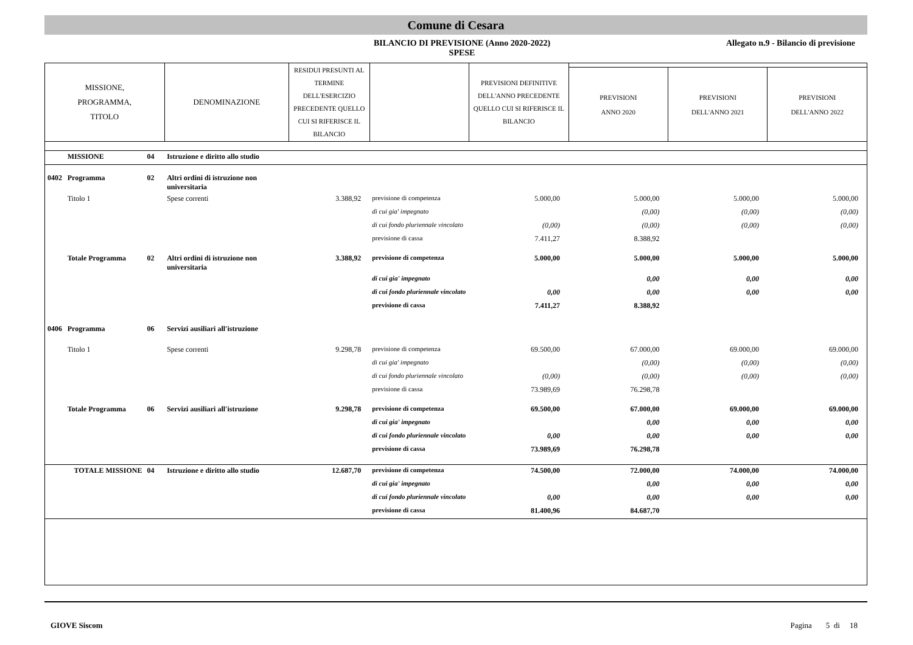Comune di Cesara
BILANCIO DI PREVISIONE (Anno 2020-2022)
SPESE
Allegato n.9 - Bilancio di previsione
| MISSIONE, PROGRAMMA, TITOLO | | | DENOMINAZIONE | RESIDUI PRESUNTI AL TERMINE DELL'ESERCIZIO PRECEDENTE QUELLO CUI SI RIFERISCE IL BILANCIO | | PREVISIONI DEFINITIVE DELL'ANNO PRECEDENTE QUELLO CUI SI RIFERISCE IL BILANCIO | | | |
| --- | --- | --- | --- | --- | --- | --- | --- | --- | --- |
| | | | | | | | PREVISIONI ANNO 2020 | PREVISIONI DELL'ANNO 2021 | PREVISIONI DELL'ANNO 2022 |
| | MISSIONE | 04 | Istruzione e diritto allo studio | | | | | | |
| 0402 | Programma | 02 | Altri ordini di istruzione non universitaria | | | | | | |
| | Titolo 1 | | Spese correnti | 3.388,92 | previsione di competenza | 5.000,00 | 5.000,00 | 5.000,00 | 5.000,00 |
| | | | | | di cui gia' impegnato | | (0,00) | (0,00) | (0,00) |
| | | | | | di cui fondo pluriennale vincolato | (0,00) | (0,00) | (0,00) | (0,00) |
| | | | | | previsione di cassa | 7.411,27 | 8.388,92 | | |
| | Totale Programma | 02 | Altri ordini di istruzione non universitaria | 3.388,92 | previsione di competenza | 5.000,00 | 5.000,00 | 5.000,00 | 5.000,00 |
| | | | | | di cui gia' impegnato | | 0,00 | 0,00 | 0,00 |
| | | | | | di cui fondo pluriennale vincolato | 0,00 | 0,00 | 0,00 | 0,00 |
| | | | | | previsione di cassa | 7.411,27 | 8.388,92 | | |
| 0406 | Programma | 06 | Servizi ausiliari all'istruzione | | | | | | |
| | Titolo 1 | | Spese correnti | 9.298,78 | previsione di competenza | 69.500,00 | 67.000,00 | 69.000,00 | 69.000,00 |
| | | | | | di cui gia' impegnato | | (0,00) | (0,00) | (0,00) |
| | | | | | di cui fondo pluriennale vincolato | (0,00) | (0,00) | (0,00) | (0,00) |
| | | | | | previsione di cassa | 73.989,69 | 76.298,78 | | |
| | Totale Programma | 06 | Servizi ausiliari all'istruzione | 9.298,78 | previsione di competenza | 69.500,00 | 67.000,00 | 69.000,00 | 69.000,00 |
| | | | | | di cui gia' impegnato | | 0,00 | 0,00 | 0,00 |
| | | | | | di cui fondo pluriennale vincolato | 0,00 | 0,00 | 0,00 | 0,00 |
| | | | | | previsione di cassa | 73.989,69 | 76.298,78 | | |
| TOTALE MISSIONE | | 04 | Istruzione e diritto allo studio | 12.687,70 | previsione di competenza | 74.500,00 | 72.000,00 | 74.000,00 | 74.000,00 |
| | | | | | di cui gia' impegnato | | 0,00 | 0,00 | 0,00 |
| | | | | | di cui fondo pluriennale vincolato | 0,00 | 0,00 | 0,00 | 0,00 |
| | | | | | previsione di cassa | 81.400,96 | 84.687,70 | | |
GIOVE Siscom Pagina 5 di 18